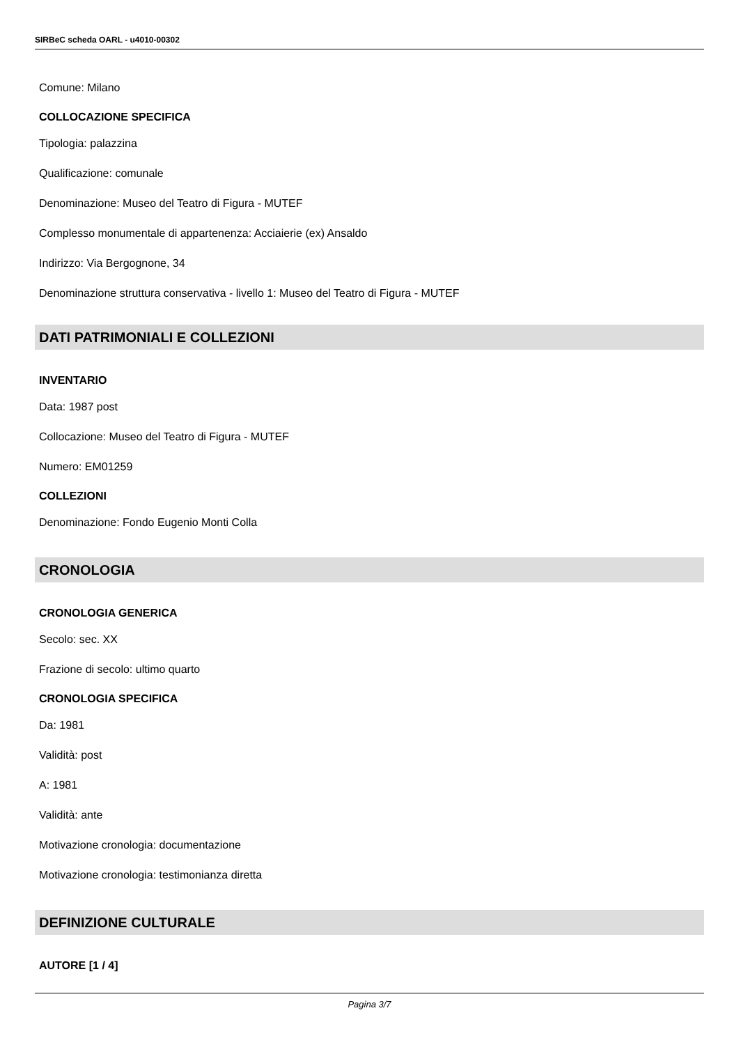SIRBeC scheda OARL - u4010-00302
Comune: Milano
COLLOCAZIONE SPECIFICA
Tipologia: palazzina
Qualificazione: comunale
Denominazione: Museo del Teatro di Figura - MUTEF
Complesso monumentale di appartenenza: Acciaierie (ex) Ansaldo
Indirizzo: Via Bergognone, 34
Denominazione struttura conservativa - livello 1: Museo del Teatro di Figura - MUTEF
DATI PATRIMONIALI E COLLEZIONI
INVENTARIO
Data: 1987 post
Collocazione: Museo del Teatro di Figura - MUTEF
Numero: EM01259
COLLEZIONI
Denominazione: Fondo Eugenio Monti Colla
CRONOLOGIA
CRONOLOGIA GENERICA
Secolo: sec. XX
Frazione di secolo: ultimo quarto
CRONOLOGIA SPECIFICA
Da: 1981
Validità: post
A: 1981
Validità: ante
Motivazione cronologia: documentazione
Motivazione cronologia: testimonianza diretta
DEFINIZIONE CULTURALE
AUTORE [1 / 4]
Pagina 3/7